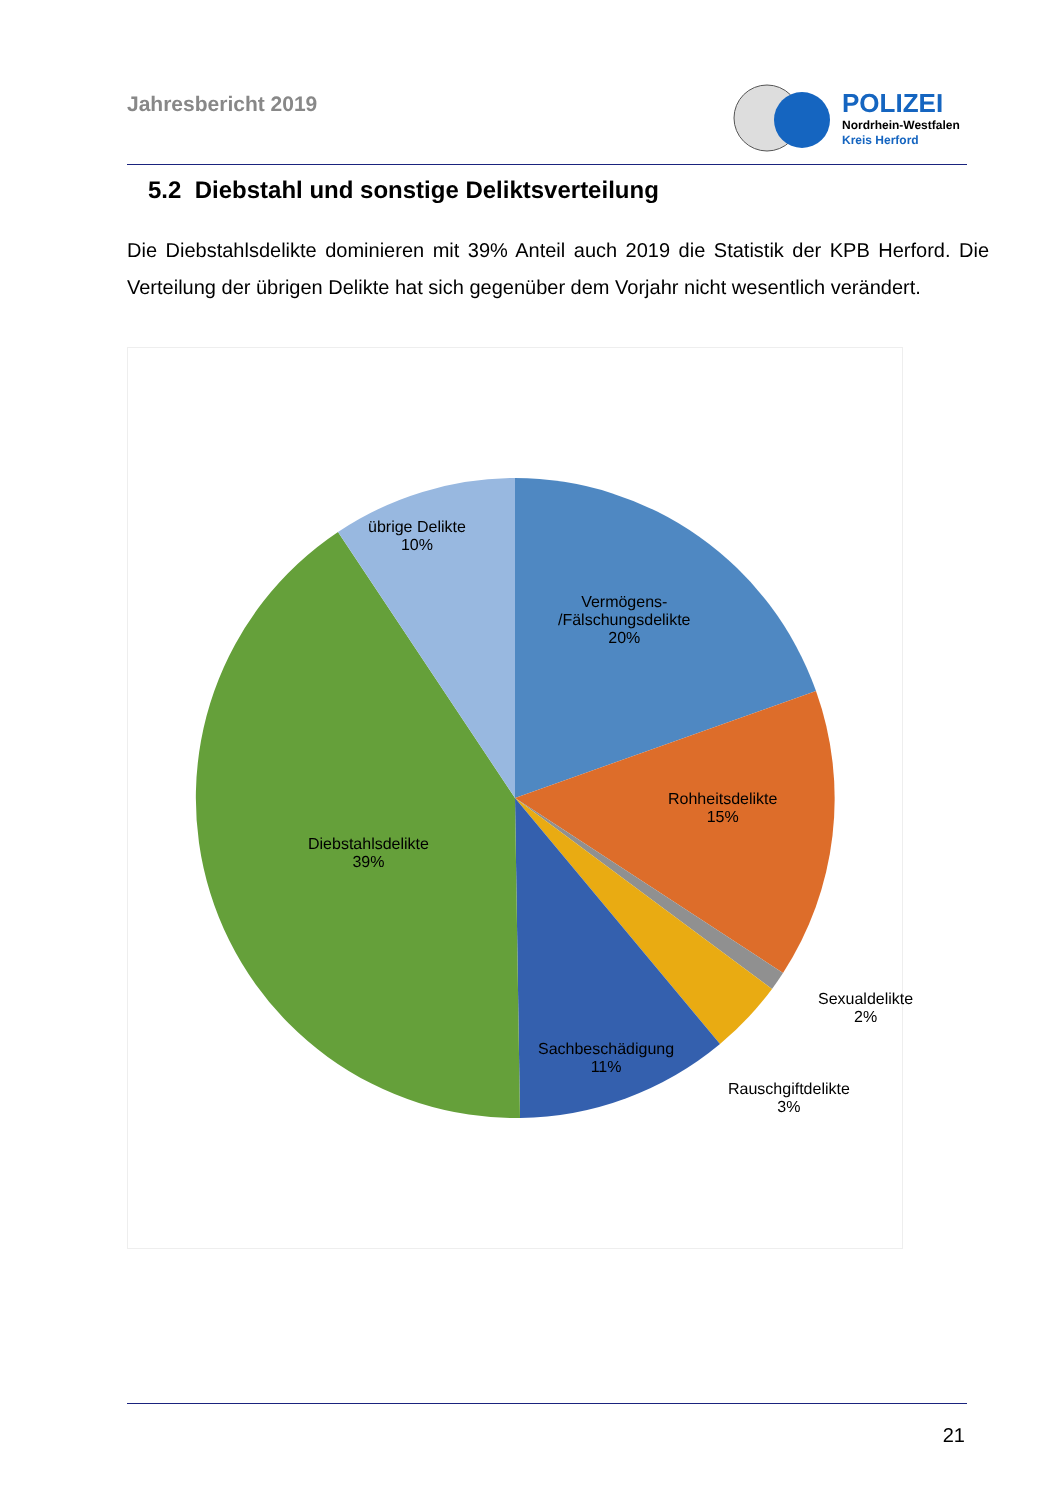Jahresbericht 2019
POLIZEI
Nordrhein-Westfalen
Kreis Herford
5.2 Diebstahl und sonstige Deliktsverteilung
Die Diebstahlsdelikte dominieren mit 39% Anteil auch 2019 die Statistik der KPB Herford. Die Verteilung der übrigen Delikte hat sich gegenüber dem Vorjahr nicht wesentlich verändert.
übrige Delikte
10%
Vermögens-
/Fälschungsdelikte
20%
Rohheitsdelikte
15%
Diebstahlsdelikte
39%
Sexualdelikte
2%
Sachbeschädigung
11%
Rauschgiftdelikte
3%
21